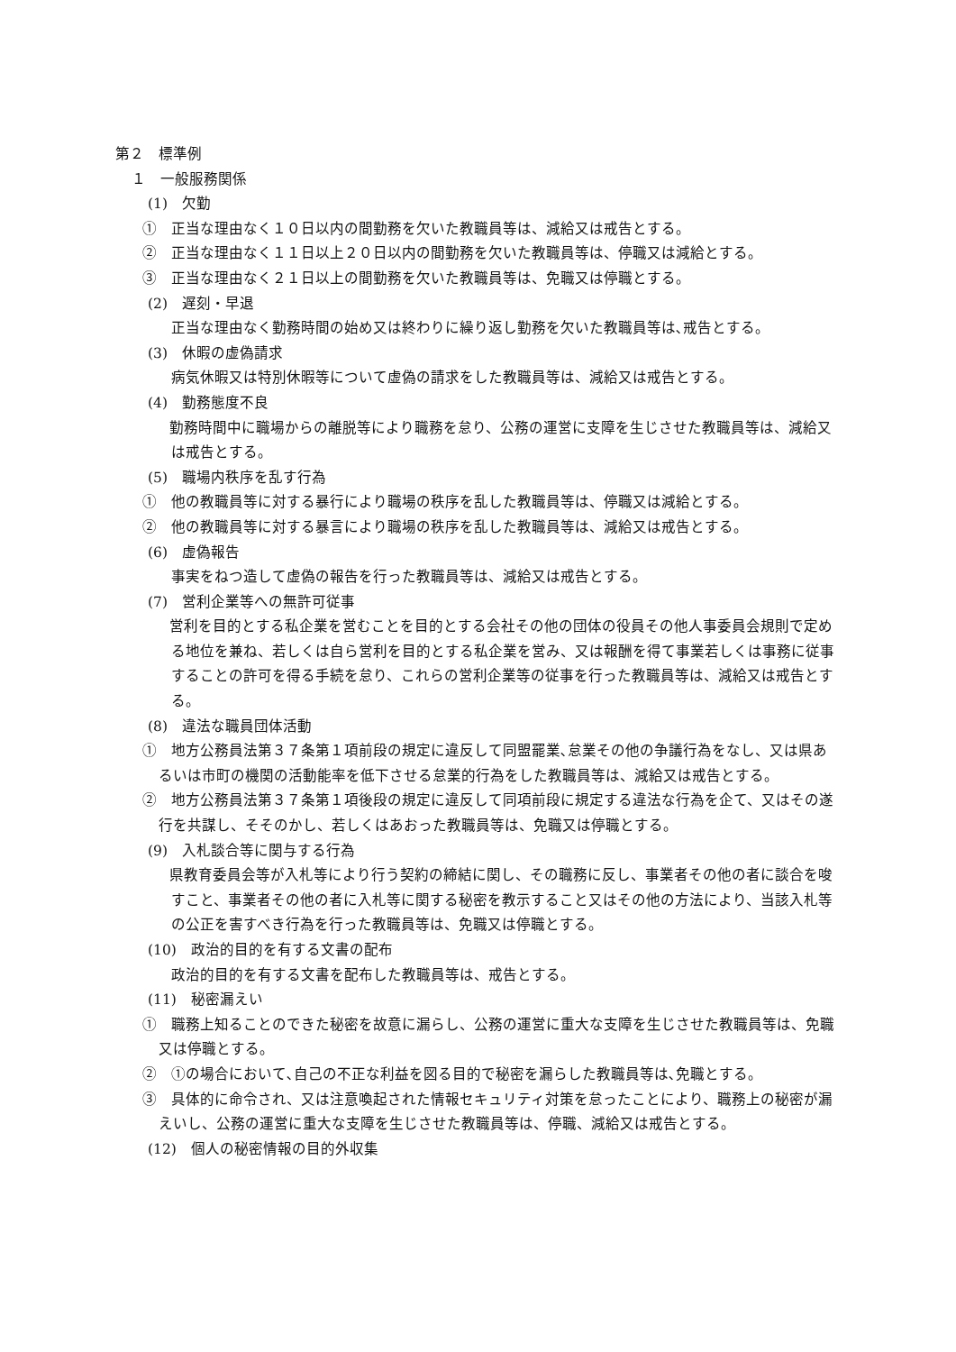第２　標準例
１　一般服務関係
(1)　欠勤
①　正当な理由なく１０日以内の間勤務を欠いた教職員等は、減給又は戒告とする。
②　正当な理由なく１１日以上２０日以内の間勤務を欠いた教職員等は、停職又は減給とする。
③　正当な理由なく２１日以上の間勤務を欠いた教職員等は、免職又は停職とする。
(2)　遅刻・早退
正当な理由なく勤務時間の始め又は終わりに繰り返し勤務を欠いた教職員等は､戒告とする。
(3)　休暇の虚偽請求
病気休暇又は特別休暇等について虚偽の請求をした教職員等は、減給又は戒告とする。
(4)　勤務態度不良
　勤務時間中に職場からの離脱等により職務を怠り、公務の運営に支障を生じさせた教職員等は、減給又は戒告とする。
(5)　職場内秩序を乱す行為
①　他の教職員等に対する暴行により職場の秩序を乱した教職員等は、停職又は減給とする。
②　他の教職員等に対する暴言により職場の秩序を乱した教職員等は、減給又は戒告とする。
(6)　虚偽報告
事実をねつ造して虚偽の報告を行った教職員等は、減給又は戒告とする。
(7)　営利企業等への無許可従事
　営利を目的とする私企業を営むことを目的とする会社その他の団体の役員その他人事委員会規則で定める地位を兼ね、若しくは自ら営利を目的とする私企業を営み、又は報酬を得て事業若しくは事務に従事することの許可を得る手続を怠り、これらの営利企業等の従事を行った教職員等は、減給又は戒告とする。
(8)　違法な職員団体活動
①　地方公務員法第３７条第１項前段の規定に違反して同盟罷業､怠業その他の争議行為をなし、又は県あるいは市町の機関の活動能率を低下させる怠業的行為をした教職員等は、減給又は戒告とする。
②　地方公務員法第３７条第１項後段の規定に違反して同項前段に規定する違法な行為を企て、又はその遂行を共謀し、そそのかし、若しくはあおった教職員等は、免職又は停職とする。
(9)　入札談合等に関与する行為
　県教育委員会等が入札等により行う契約の締結に関し、その職務に反し、事業者その他の者に談合を唆すこと、事業者その他の者に入札等に関する秘密を教示すること又はその他の方法により、当該入札等の公正を害すべき行為を行った教職員等は、免職又は停職とする。
(10)　政治的目的を有する文書の配布
政治的目的を有する文書を配布した教職員等は、戒告とする。
(11)　秘密漏えい
①　職務上知ることのできた秘密を故意に漏らし、公務の運営に重大な支障を生じさせた教職員等は、免職又は停職とする。
②　①の場合において､自己の不正な利益を図る目的で秘密を漏らした教職員等は､免職とする。
③　具体的に命令され、又は注意喚起された情報セキュリティ対策を怠ったことにより、職務上の秘密が漏えいし、公務の運営に重大な支障を生じさせた教職員等は、停職、減給又は戒告とする。
(12)　個人の秘密情報の目的外収集